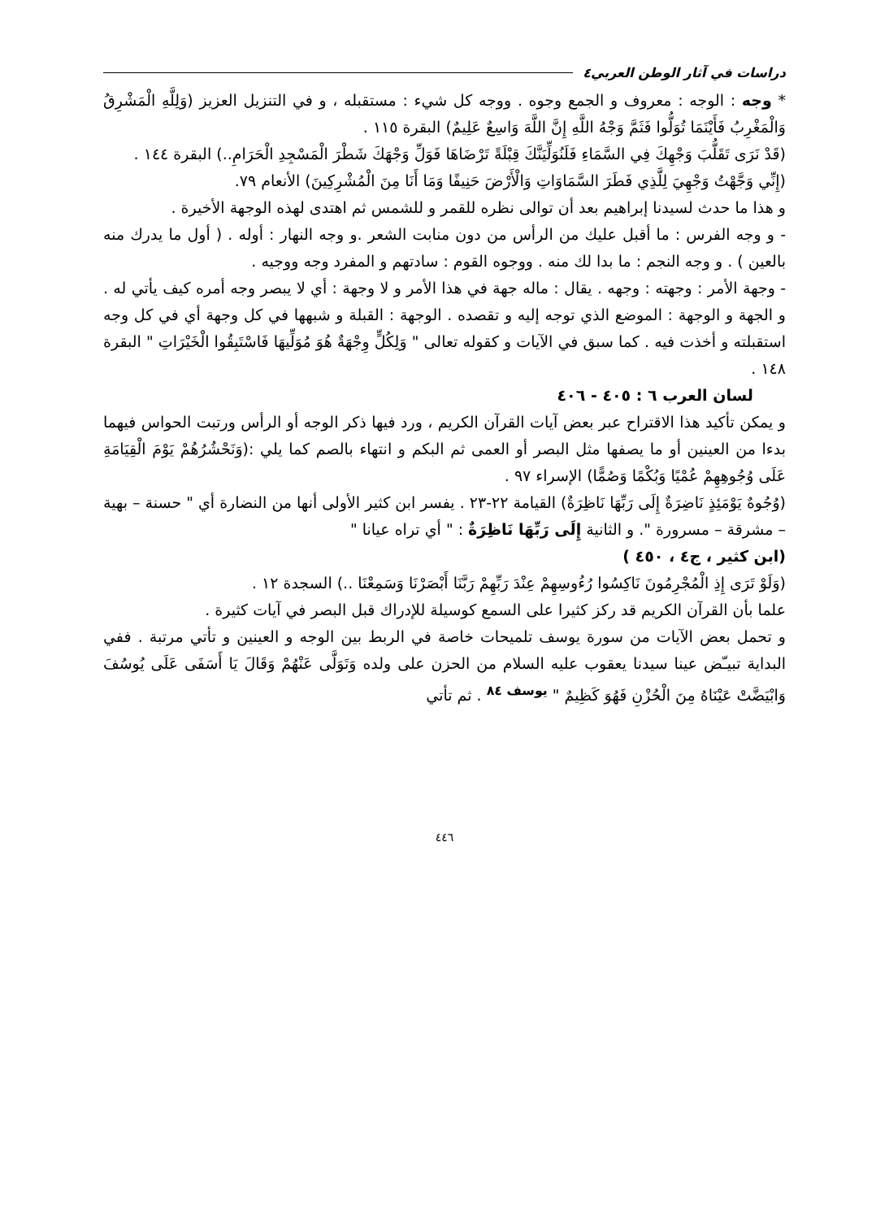دراسات في آثار الوطن العربي٤
* وجه : الوجه : معروف و الجمع وجوه . ووجه كل شيء : مستقبله ، و في التنزيل العزيز (وَلِلَّهِ الْمَشْرِقُ وَالْمَغْرِبُ فَأَيْنَمَا تُوَلُّوا فَثَمَّ وَجْهُ اللَّهِ إِنَّ اللَّهَ وَاسِعٌ عَلِيمٌ) البقرة ١١٥ .
(قَدْ نَرَى تَقَلُّبَ وَجْهِكَ فِي السَّمَاءِ فَلَنُوَلِّيَنَّكَ قِبْلَةً تَرْضَاهَا فَوَلِّ وَجْهَكَ شَطْرَ الْمَسْجِدِ الْحَرَامِ..) البقرة ١٤٤ .
(إِنِّي وَجَّهْتُ وَجْهِيَ لِلَّذِي فَطَرَ السَّمَاوَاتِ وَالْأَرْضَ حَنِيفًا وَمَا أَنَا مِنَ الْمُشْرِكِينَ) الأنعام ٧٩.
و هذا ما حدث لسيدنا إبراهيم بعد أن توالى نظره للقمر و للشمس ثم اهتدى لهذه الوجهة الأخيرة .
- و وجه الفرس : ما أقبل عليك من الرأس من دون منابت الشعر .و وجه النهار : أوله . ( أول ما يدرك منه بالعين ) . و وجه النجم : ما بدا لك منه . ووجوه القوم : سادتهم و المفرد وجه ووجيه .
- وجهة الأمر : وجهته : وجهه . يقال : ماله جهة في هذا الأمر و لا وجهة : أي لا يبصر وجه أمره كيف يأتي له . و الجهة و الوجهة : الموضع الذي توجه إليه و تقصده . الوجهة : القبلة و شبهها في كل وجهة أي في كل وجه استقبلته و أخذت فيه . كما سبق في الآيات و كقوله تعالى " وَلِكُلٍّ وِجْهَةٌ هُوَ مُوَلِّيهَا فَاسْتَبِقُوا الْخَيْرَاتِ " البقرة ١٤٨ .
لسان العرب ٦ : ٤٠٥ - ٤٠٦
و يمكن تأكيد هذا الاقتراح عبر بعض آيات القرآن الكريم ، ورد فيها ذكر الوجه أو الرأس ورتبت الحواس فيهما بدءا من العينين أو ما يصفها مثل البصر أو العمى ثم البكم و انتهاء بالصم كما يلي :(وَنَحْشُرُهُمْ يَوْمَ الْقِيَامَةِ عَلَى وُجُوهِهِمْ عُمْيًا وَبُكْمًا وَصُمًّا) الإسراء ٩٧ .
(وُجُوهٌ يَوْمَئِذٍ نَاضِرَةٌ إِلَى رَبِّهَا نَاظِرَةٌ) القيامة ٢٢-٢٣ . يفسر ابن كثير الأولى أنها من النضارة أي " حسنة – بهية – مشرقة – مسرورة ". و الثانية إِلَى رَبِّهَا نَاظِرَةٌ : " أي تراه عيانا "
(ابن كثير ، ج٤ ، ٤٥٠ )
(وَلَوْ تَرَى إِذِ الْمُجْرِمُونَ نَاكِسُوا رُءُوسِهِمْ عِنْدَ رَبِّهِمْ رَبَّنَا أَبْصَرْنَا وَسَمِعْنَا ..) السجدة ١٢ .
علما بأن القرآن الكريم قد ركز كثيرا على السمع كوسيلة للإدراك قبل البصر في آيات كثيرة .
و تحمل بعض الآيات من سورة يوسف تلميحات خاصة في الربط بين الوجه و العينين و تأتي مرتبة . ففي البداية تبيـّض عينا سيدنا يعقوب عليه السلام من الحزن على ولده وَتَوَلَّى عَنْهُمْ وَقَالَ يَا أَسَفَى عَلَى يُوسُفَ وَابْيَضَّتْ عَيْنَاهُ مِنَ الْحُزْنِ فَهُوَ كَظِيمٌ " <sup>يوسف ٨٤</sup> . ثم تأتي
٤٤٦